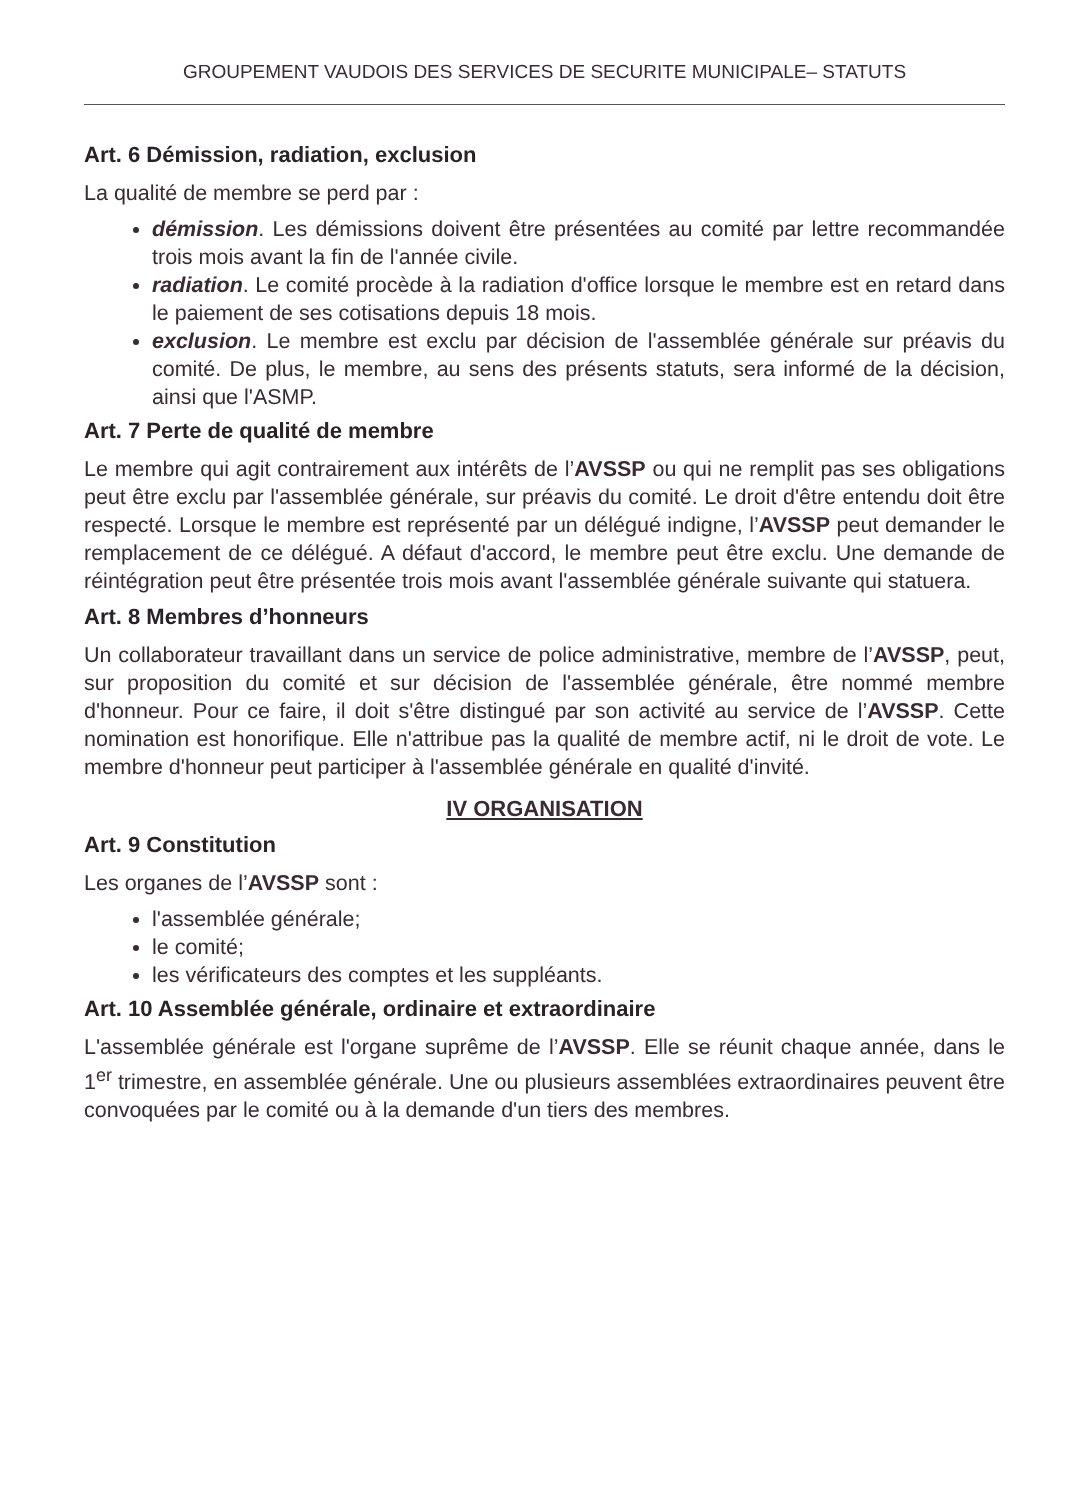GROUPEMENT VAUDOIS DES SERVICES DE SECURITE MUNICIPALE– STATUTS
Art. 6 Démission, radiation, exclusion
La qualité de membre se perd par :
démission. Les démissions doivent être présentées au comité par lettre recommandée trois mois avant la fin de l'année civile.
radiation. Le comité procède à la radiation d'office lorsque le membre est en retard dans le paiement de ses cotisations depuis 18 mois.
exclusion. Le membre est exclu par décision de l'assemblée générale sur préavis du comité. De plus, le membre, au sens des présents statuts, sera informé de la décision, ainsi que l'ASMP.
Art. 7 Perte de qualité de membre
Le membre qui agit contrairement aux intérêts de l’AVSSP ou qui ne remplit pas ses obligations peut être exclu par l'assemblée générale, sur préavis du comité. Le droit d'être entendu doit être respecté. Lorsque le membre est représenté par un délégué indigne, l’AVSSP peut demander le remplacement de ce délégué. A défaut d'accord, le membre peut être exclu. Une demande de réintégration peut être présentée trois mois avant l'assemblée générale suivante qui statuera.
Art. 8 Membres d’honneurs
Un collaborateur travaillant dans un service de police administrative, membre de l’AVSSP, peut, sur proposition du comité et sur décision de l'assemblée générale, être nommé membre d'honneur. Pour ce faire, il doit s'être distingué par son activité au service de l’AVSSP. Cette nomination est honorifique. Elle n'attribue pas la qualité de membre actif, ni le droit de vote. Le membre d'honneur peut participer à l'assemblée générale en qualité d'invité.
IV ORGANISATION
Art. 9 Constitution
Les organes de l’AVSSP sont :
l'assemblée générale;
le comité;
les vérificateurs des comptes et les suppléants.
Art. 10 Assemblée générale, ordinaire et extraordinaire
L'assemblée générale est l'organe suprême de l’AVSSP. Elle se réunit chaque année, dans le 1<sup>er</sup> trimestre, en assemblée générale. Une ou plusieurs assemblées extraordinaires peuvent être convoquées par le comité ou à la demande d'un tiers des membres.